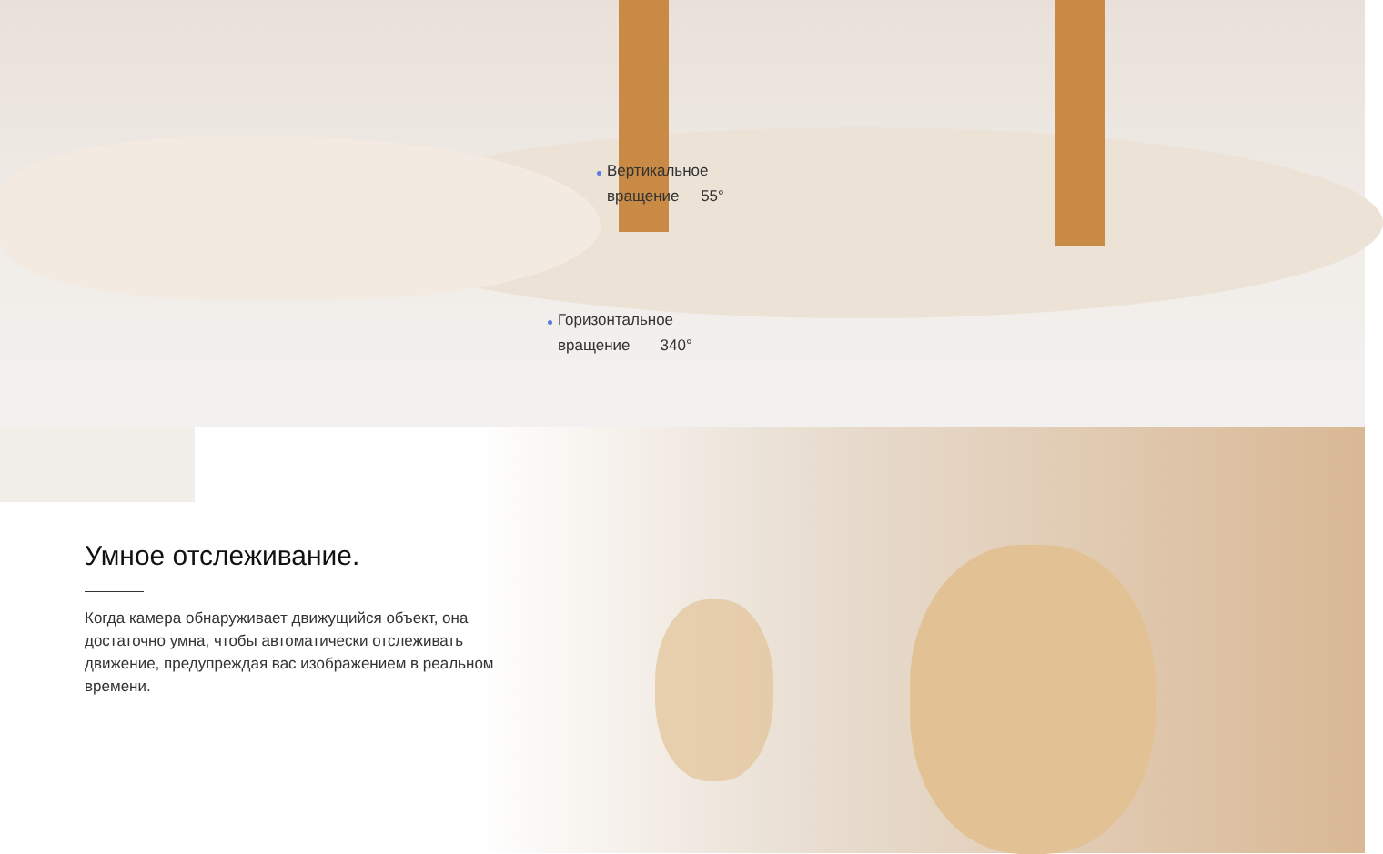Вертикальное
вращение 55°
Горизонтальное
вращение 340°
Умное отслеживание.
Когда камера обнаруживает движущийся объект, она достаточно умна, чтобы автоматически отслеживать движение, предупреждая вас изображением в реальном времени.